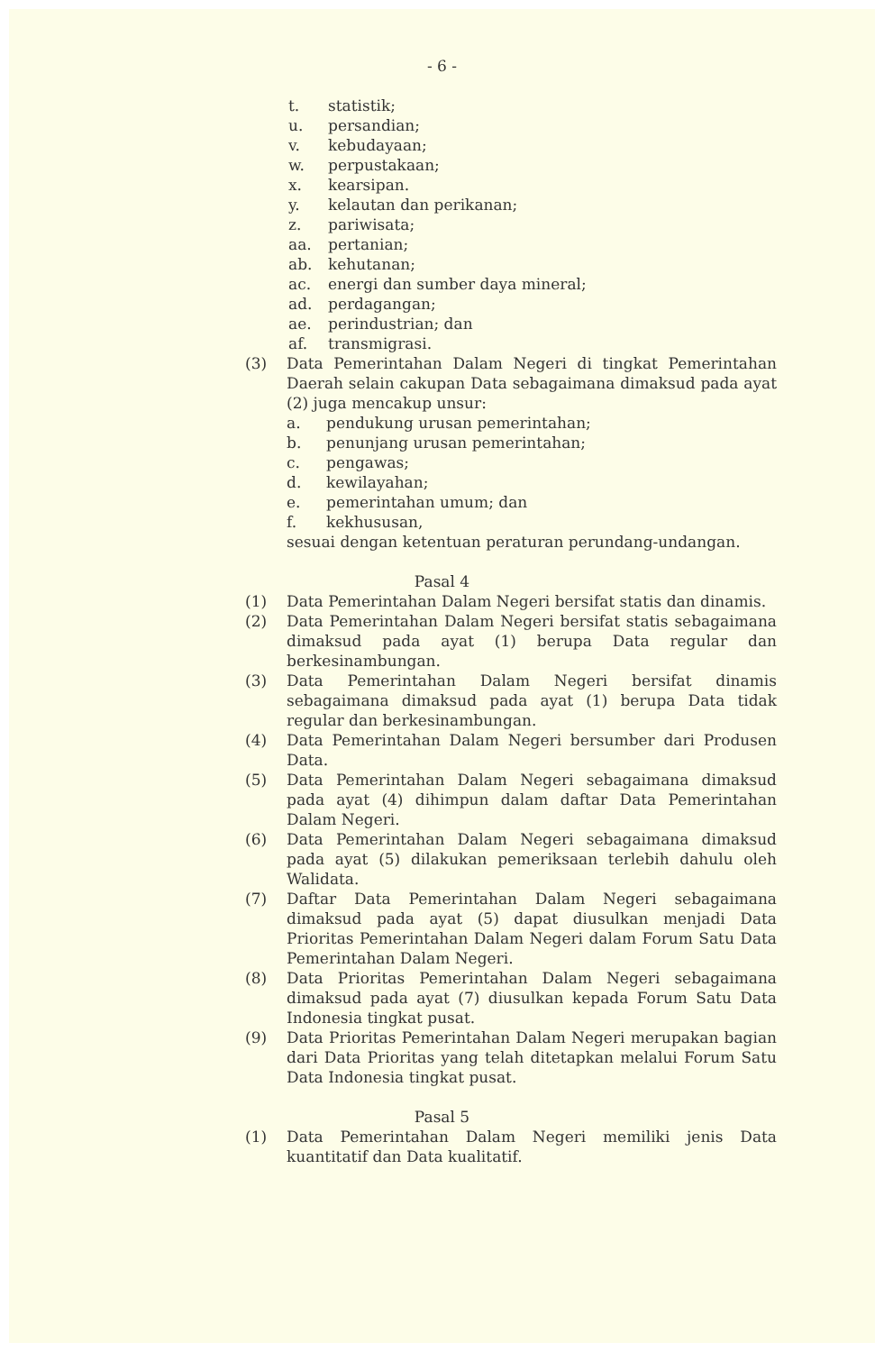- 6 -
t. statistik;
u. persandian;
v. kebudayaan;
w. perpustakaan;
x. kearsipan.
y. kelautan dan perikanan;
z. pariwisata;
aa. pertanian;
ab. kehutanan;
ac. energi dan sumber daya mineral;
ad. perdagangan;
ae. perindustrian; dan
af. transmigrasi.
(3) Data Pemerintahan Dalam Negeri di tingkat Pemerintahan Daerah selain cakupan Data sebagaimana dimaksud pada ayat (2) juga mencakup unsur:
a. pendukung urusan pemerintahan;
b. penunjang urusan pemerintahan;
c. pengawas;
d. kewilayahan;
e. pemerintahan umum; dan
f. kekhususan,
sesuai dengan ketentuan peraturan perundang-undangan.
Pasal 4
(1) Data Pemerintahan Dalam Negeri bersifat statis dan dinamis.
(2) Data Pemerintahan Dalam Negeri bersifat statis sebagaimana dimaksud pada ayat (1) berupa Data regular dan berkesinambungan.
(3) Data Pemerintahan Dalam Negeri bersifat dinamis sebagaimana dimaksud pada ayat (1) berupa Data tidak regular dan berkesinambungan.
(4) Data Pemerintahan Dalam Negeri bersumber dari Produsen Data.
(5) Data Pemerintahan Dalam Negeri sebagaimana dimaksud pada ayat (4) dihimpun dalam daftar Data Pemerintahan Dalam Negeri.
(6) Data Pemerintahan Dalam Negeri sebagaimana dimaksud pada ayat (5) dilakukan pemeriksaan terlebih dahulu oleh Walidata.
(7) Daftar Data Pemerintahan Dalam Negeri sebagaimana dimaksud pada ayat (5) dapat diusulkan menjadi Data Prioritas Pemerintahan Dalam Negeri dalam Forum Satu Data Pemerintahan Dalam Negeri.
(8) Data Prioritas Pemerintahan Dalam Negeri sebagaimana dimaksud pada ayat (7) diusulkan kepada Forum Satu Data Indonesia tingkat pusat.
(9) Data Prioritas Pemerintahan Dalam Negeri merupakan bagian dari Data Prioritas yang telah ditetapkan melalui Forum Satu Data Indonesia tingkat pusat.
Pasal 5
(1) Data Pemerintahan Dalam Negeri memiliki jenis Data kuantitatif dan Data kualitatif.